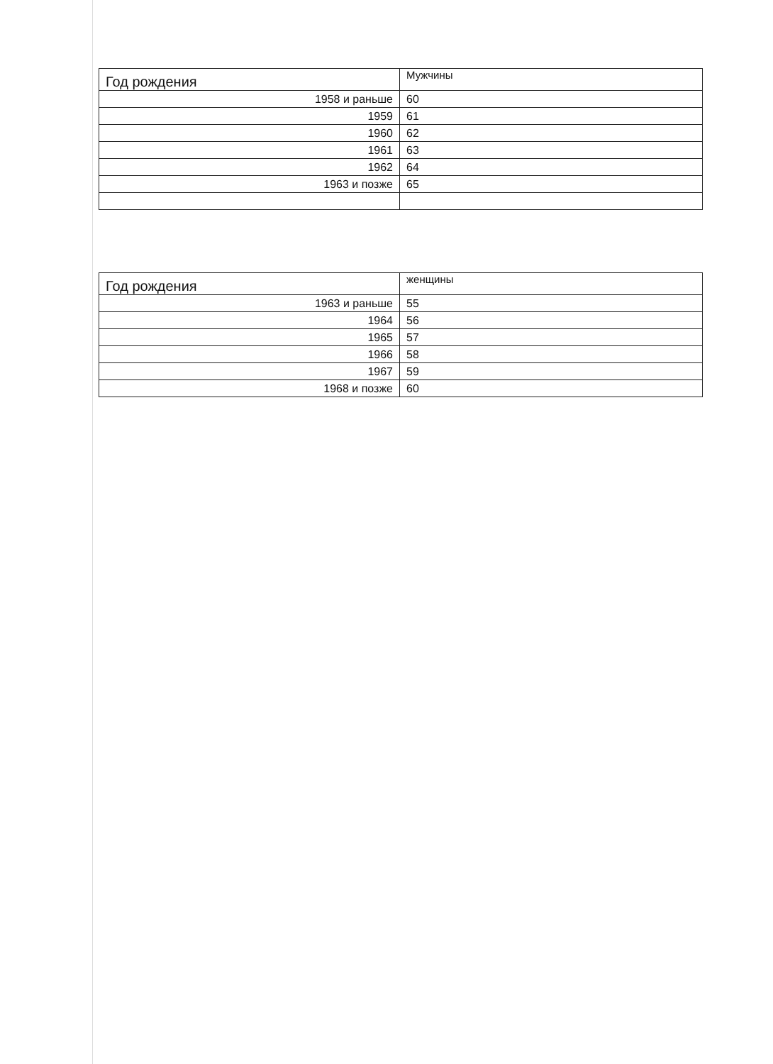| Год рождения | Мужчины |
| --- | --- |
| 1958 и раньше | 60 |
| 1959 | 61 |
| 1960 | 62 |
| 1961 | 63 |
| 1962 | 64 |
| 1963 и позже | 65 |
| Год рождения | женщины |
| --- | --- |
| 1963 и раньше | 55 |
| 1964 | 56 |
| 1965 | 57 |
| 1966 | 58 |
| 1967 | 59 |
| 1968 и позже | 60 |